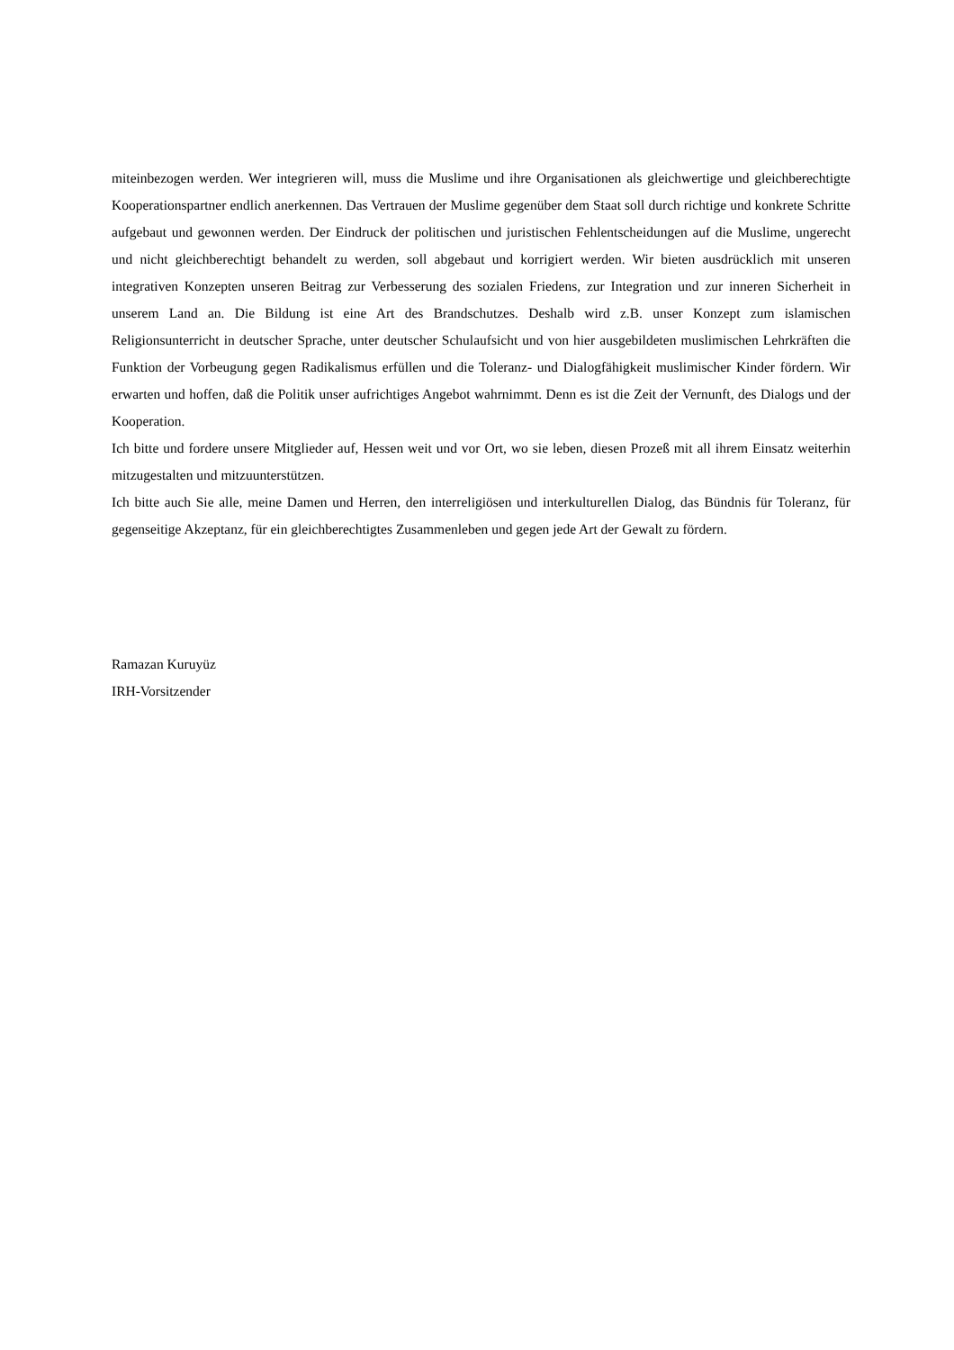miteinbezogen werden. Wer integrieren will, muss die Muslime und ihre Organisationen als gleichwertige und gleichberechtigte Kooperationspartner endlich anerkennen. Das Vertrauen der Muslime gegenüber dem Staat soll durch richtige und konkrete Schritte aufgebaut und gewonnen werden. Der Eindruck der politischen und juristischen Fehlentscheidungen auf die Muslime, ungerecht und nicht gleichberechtigt behandelt zu werden, soll abgebaut und korrigiert werden. Wir bieten ausdrücklich mit unseren integrativen Konzepten unseren Beitrag zur Verbesserung des sozialen Friedens, zur Integration und zur inneren Sicherheit in unserem Land an. Die Bildung ist eine Art des Brandschutzes. Deshalb wird z.B. unser Konzept zum islamischen Religionsunterricht in deutscher Sprache, unter deutscher Schulaufsicht und von hier ausgebildeten muslimischen Lehrkräften die Funktion der Vorbeugung gegen Radikalismus erfüllen und die Toleranz- und Dialogfähigkeit muslimischer Kinder fördern. Wir erwarten und hoffen, daß die Politik unser aufrichtiges Angebot wahrnimmt. Denn es ist die Zeit der Vernunft, des Dialogs und der Kooperation.
Ich bitte und fordere unsere Mitglieder auf, Hessen weit und vor Ort, wo sie leben, diesen Prozeß mit all ihrem Einsatz weiterhin mitzugestalten und mitzuunterstützen.
Ich bitte auch Sie alle, meine Damen und Herren, den interreligiösen und interkulturellen Dialog, das Bündnis für Toleranz, für gegenseitige Akzeptanz, für ein gleichberechtigtes Zusammenleben und gegen jede Art der Gewalt zu fördern.
Ramazan Kuruyüz
IRH-Vorsitzender